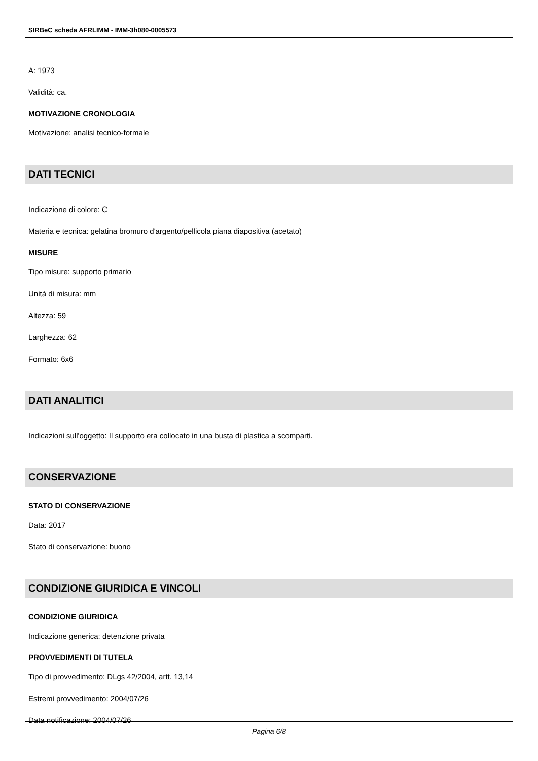SIRBeC scheda AFRLIMM - IMM-3h080-0005573
A: 1973
Validità: ca.
MOTIVAZIONE CRONOLOGIA
Motivazione: analisi tecnico-formale
DATI TECNICI
Indicazione di colore: C
Materia e tecnica: gelatina bromuro d'argento/pellicola piana diapositiva (acetato)
MISURE
Tipo misure: supporto primario
Unità di misura: mm
Altezza: 59
Larghezza: 62
Formato: 6x6
DATI ANALITICI
Indicazioni sull'oggetto: Il supporto era collocato in una busta di plastica a scomparti.
CONSERVAZIONE
STATO DI CONSERVAZIONE
Data: 2017
Stato di conservazione: buono
CONDIZIONE GIURIDICA E VINCOLI
CONDIZIONE GIURIDICA
Indicazione generica: detenzione privata
PROVVEDIMENTI DI TUTELA
Tipo di provvedimento: DLgs 42/2004, artt. 13,14
Estremi provvedimento: 2004/07/26
Data notificazione: 2004/07/26
Pagina 6/8